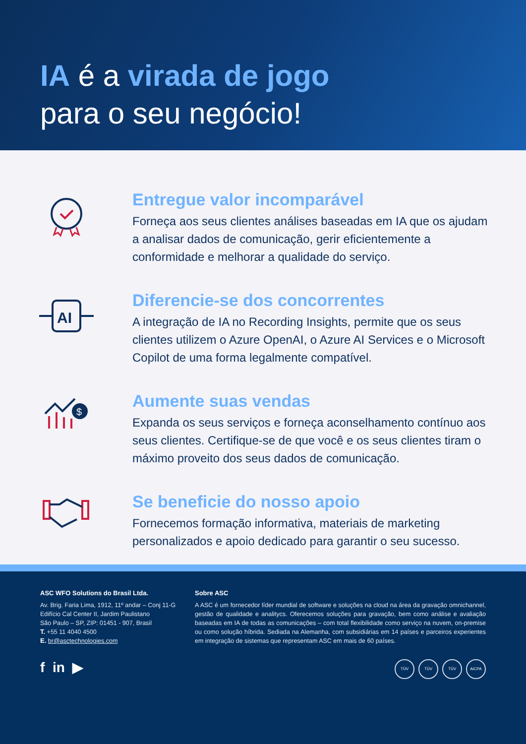IA é a virada de jogo
para o seu negócio!
Entregue valor incomparável
Forneça aos seus clientes análises baseadas em IA que os ajudam a analisar dados de comunicação, gerir eficientemente a conformidade e melhorar a qualidade do serviço.
AI
Diferencie-se dos concorrentes
A integração de IA no Recording Insights, permite que os seus clientes utilizem o Azure OpenAI, o Azure AI Services e o Microsoft Copilot de uma forma legalmente compatível.
$
Aumente suas vendas
Expanda os seus serviços e forneça aconselhamento contínuo aos seus clientes. Certifique-se de que você e os seus clientes tiram o máximo proveito dos seus dados de comunicação.
Se beneficie do nosso apoio
Fornecemos formação informativa, materiais de marketing personalizados e apoio dedicado para garantir o seu sucesso.
ASC WFO Solutions do Brasil Ltda.
Av. Brig. Faria Lima, 1912, 11º andar – Conj 11-G
Edifício Cal Center II, Jardim Paulistano
São Paulo – SP, ZIP: 01451 - 907, Brasil
T. +55 11 4040 4500
E. br@asctechnologies.com
f in ▶
Sobre ASC
A ASC é um fornecedor líder mundial de software e soluções na cloud na área da gravação omnichannel, gestão de qualidade e analitycs. Oferecemos soluções para gravação, bem como análise e avaliação baseadas em IA de todas as comunicações – com total flexibilidade como serviço na nuvem, on-premise ou como solução híbrida. Sediada na Alemanha, com subsidiárias em 14 países e parceiros experientes em integração de sistemas que representam ASC em mais de 60 países.
TÜV TÜV TÜV AICPA